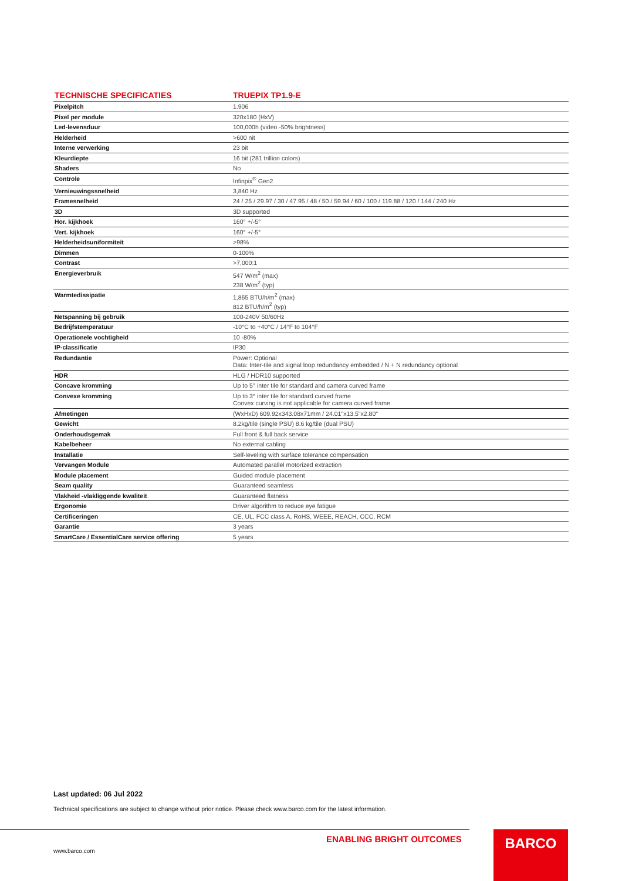| TECHNISCHE SPECIFICATIES | TRUEPIX TP1.9-E |
| --- | --- |
| Pixelpitch | 1.906 |
| Pixel per module | 320x180 (HxV) |
| Led-levensduur | 100,000h (video -50% brightness) |
| Helderheid | >600 nit |
| Interne verwerking | 23 bit |
| Kleurdiepte | 16 bit (281 trillion colors) |
| Shaders | No |
| Controle | Infinpix<sup>®</sup> Gen2 |
| Vernieuwingssnelheid | 3,840 Hz |
| Framesnelheid | 24 / 25 / 29.97 / 30 / 47.95 / 48 / 50 / 59.94 / 60 / 100 / 119.88 / 120 / 144 / 240 Hz |
| 3D | 3D supported |
| Hor. kijkhoek | 160° +/-5° |
| Vert. kijkhoek | 160° +/-5° |
| Helderheidsuniformiteit | >98% |
| Dimmen | 0-100% |
| Contrast | >7,000:1 |
| Energieverbruik | 547 W/m<sup>2</sup> (max) 238 W/m<sup>2</sup> (typ) |
| Warmtedissipatie | 1,865 BTU/h/m<sup>2</sup> (max) 812 BTU/h/m<sup>2</sup> (typ) |
| Netspanning bij gebruik | 100-240V 50/60Hz |
| Bedrijfstemperatuur | -10°C to +40°C / 14°F to 104°F |
| Operationele vochtigheid | 10 -80% |
| IP-classificatie | IP30 |
| Redundantie | Power: Optional Data: Inter-tile and signal loop redundancy embedded / N + N redundancy optional |
| HDR | HLG / HDR10 supported |
| Concave kromming | Up to 5° inter tile for standard and camera curved frame |
| Convexe kromming | Up to 3° inter tile for standard curved frame Convex curving is not applicable for camera curved frame |
| Afmetingen | (WxHxD) 609.92x343.08x71mm / 24.01"x13.5"x2.80" |
| Gewicht | 8.2kg/tile (single PSU) 8.6 kg/tile (dual PSU) |
| Onderhoudsgemak | Full front & full back service |
| Kabelbeheer | No external cabling |
| Installatie | Self-leveling with surface tolerance compensation |
| Vervangen Module | Automated parallel motorized extraction |
| Module placement | Guided module placement |
| Seam quality | Guaranteed seamless |
| Vlakheid -vlakliggende kwaliteit | Guaranteed flatness |
| Ergonomie | Driver algorithm to reduce eye fatigue |
| Certificeringen | CE, UL, FCC class A, RoHS, WEEE, REACH, CCC, RCM |
| Garantie | 3 years |
| SmartCare / EssentialCare service offering | 5 years |
Last updated: 06 Jul 2022
Technical specifications are subject to change without prior notice. Please check www.barco.com for the latest information.
ENABLING BRIGHT OUTCOMES
www.barco.com
BARCO